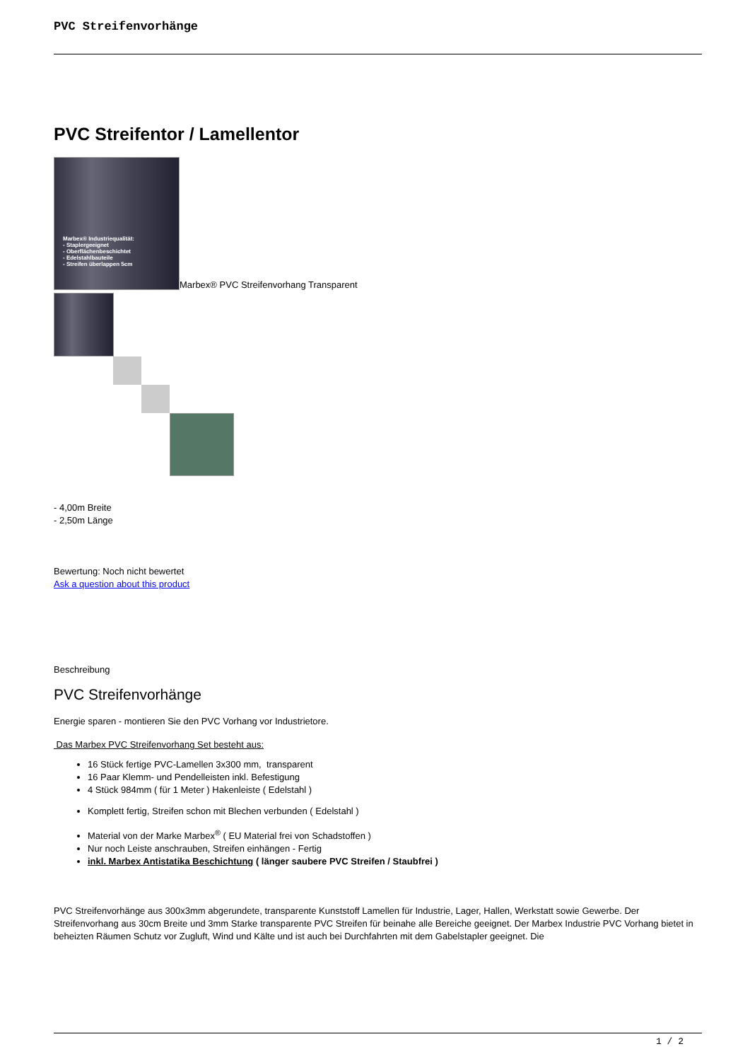PVC Streifenvorhänge
PVC Streifentor / Lamellentor
Marbex® Industriequalität:
- Staplergeeignet
- Oberflächenbeschichtet
- Edelstahlbauteile
- Streifen überlappen 5cm
Marbex® PVC Streifenvorhang Transparent
- 4,00m Breite
- 2,50m Länge
Bewertung: Noch nicht bewertet
Ask a question about this product
Beschreibung
PVC Streifenvorhänge
Energie sparen - montieren Sie den PVC Vorhang vor Industrietore.
Das Marbex PVC Streifenvorhang Set besteht aus:
16 Stück fertige PVC-Lamellen 3x300 mm, transparent
16 Paar Klemm- und Pendelleisten inkl. Befestigung
4 Stück 984mm ( für 1 Meter ) Hakenleiste ( Edelstahl )
Komplett fertig, Streifen schon mit Blechen verbunden ( Edelstahl )
Material von der Marke Marbex<sup>®</sup> ( EU Material frei von Schadstoffen )
Nur noch Leiste anschrauben, Streifen einhängen - Fertig
inkl. Marbex Antistatika Beschichtung ( länger saubere PVC Streifen / Staubfrei )
PVC Streifenvorhänge aus 300x3mm abgerundete, transparente Kunststoff Lamellen für Industrie, Lager, Hallen, Werkstatt sowie Gewerbe. Der Streifenvorhang aus 30cm Breite und 3mm Starke transparente PVC Streifen für beinahe alle Bereiche geeignet. Der Marbex Industrie PVC Vorhang bietet in beheizten Räumen Schutz vor Zugluft, Wind und Kälte und ist auch bei Durchfahrten mit dem Gabelstapler geeignet. Die
1 / 2